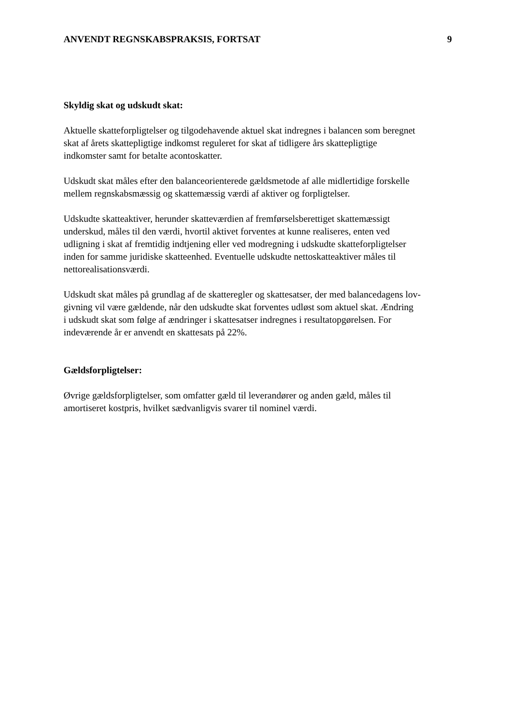ANVENDT REGNSKABSPRAKSIS, FORTSAT 9
Skyldig skat og udskudt skat:
Aktuelle skatteforpligtelser og tilgodehavende aktuel skat indregnes i balancen som beregnet
skat af årets skattepligtige indkomst reguleret for skat af tidligere års skattepligtige
indkomster samt for betalte acontoskatter.
Udskudt skat måles efter den balanceorienterede gældsmetode af alle midlertidige forskelle
mellem regnskabsmæssig og skattemæssig værdi af aktiver og forpligtelser.
Udskudte skatteaktiver, herunder skatteværdien af fremførselsberettiget skattemæssigt
underskud, måles til den værdi, hvortil aktivet forventes at kunne realiseres, enten ved
udligning i skat af fremtidig indtjening eller ved modregning i udskudte skatteforpligtelser
inden for samme juridiske skatteenhed. Eventuelle udskudte nettoskatteaktiver måles til
nettorealisationsværdi.
Udskudt skat måles på grundlag af de skatteregler og skattesatser, der med balancedagens lov-
givning vil være gældende, når den udskudte skat forventes udløst som aktuel skat. Ændring
i udskudt skat som følge af ændringer i skattesatser indregnes i resultatopgørelsen. For
indeværende år er anvendt en skattesats på 22%.
Gældsforpligtelser:
Øvrige gældsforpligtelser, som omfatter gæld til leverandører og anden gæld, måles til
amortiseret kostpris, hvilket sædvanligvis svarer til nominel værdi.